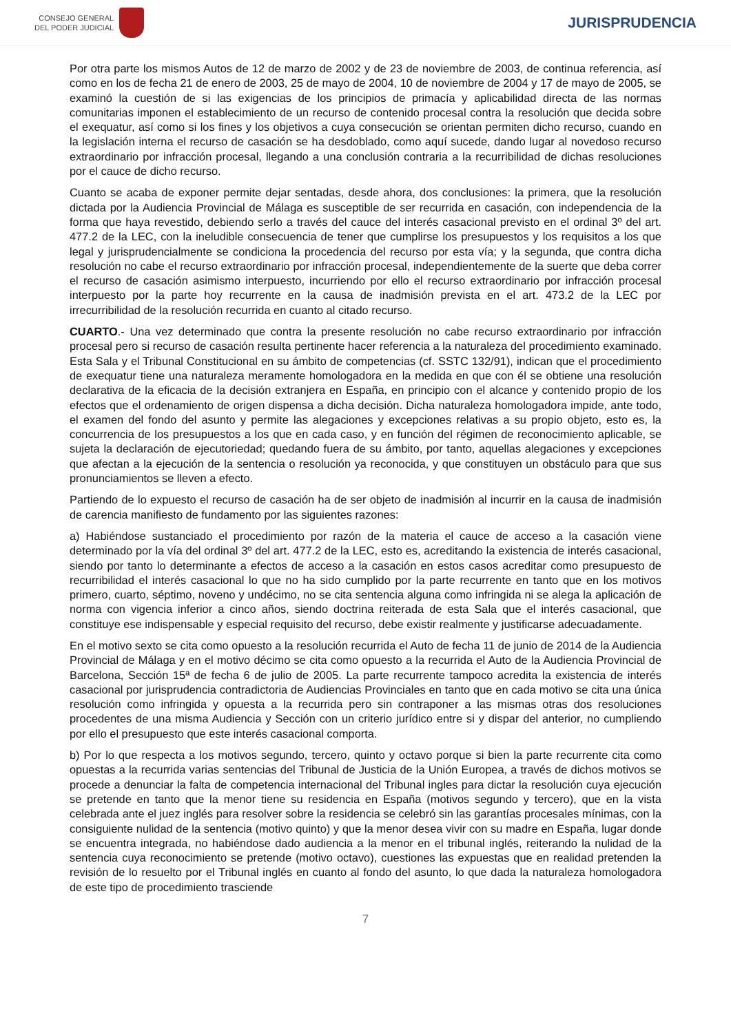CONSEJO GENERAL
DEL PODER JUDICIAL
JURISPRUDENCIA
Por otra parte los mismos Autos de 12 de marzo de 2002 y de 23 de noviembre de 2003, de continua referencia, así como en los de fecha 21 de enero de 2003, 25 de mayo de 2004, 10 de noviembre de 2004 y 17 de mayo de 2005, se examinó la cuestión de si las exigencias de los principios de primacía y aplicabilidad directa de las normas comunitarias imponen el establecimiento de un recurso de contenido procesal contra la resolución que decida sobre el exequatur, así como si los fines y los objetivos a cuya consecución se orientan permiten dicho recurso, cuando en la legislación interna el recurso de casación se ha desdoblado, como aquí sucede, dando lugar al novedoso recurso extraordinario por infracción procesal, llegando a una conclusión contraria a la recurribilidad de dichas resoluciones por el cauce de dicho recurso.
Cuanto se acaba de exponer permite dejar sentadas, desde ahora, dos conclusiones: la primera, que la resolución dictada por la Audiencia Provincial de Málaga es susceptible de ser recurrida en casación, con independencia de la forma que haya revestido, debiendo serlo a través del cauce del interés casacional previsto en el ordinal 3º del art. 477.2 de la LEC, con la ineludible consecuencia de tener que cumplirse los presupuestos y los requisitos a los que legal y jurisprudencialmente se condiciona la procedencia del recurso por esta vía; y la segunda, que contra dicha resolución no cabe el recurso extraordinario por infracción procesal, independientemente de la suerte que deba correr el recurso de casación asimismo interpuesto, incurriendo por ello el recurso extraordinario por infracción procesal interpuesto por la parte hoy recurrente en la causa de inadmisión prevista en el art. 473.2 de la LEC por irrecurribilidad de la resolución recurrida en cuanto al citado recurso.
CUARTO.- Una vez determinado que contra la presente resolución no cabe recurso extraordinario por infracción procesal pero si recurso de casación resulta pertinente hacer referencia a la naturaleza del procedimiento examinado. Esta Sala y el Tribunal Constitucional en su ámbito de competencias (cf. SSTC 132/91), indican que el procedimiento de exequatur tiene una naturaleza meramente homologadora en la medida en que con él se obtiene una resolución declarativa de la eficacia de la decisión extranjera en España, en principio con el alcance y contenido propio de los efectos que el ordenamiento de origen dispensa a dicha decisión. Dicha naturaleza homologadora impide, ante todo, el examen del fondo del asunto y permite las alegaciones y excepciones relativas a su propio objeto, esto es, la concurrencia de los presupuestos a los que en cada caso, y en función del régimen de reconocimiento aplicable, se sujeta la declaración de ejecutoriedad; quedando fuera de su ámbito, por tanto, aquellas alegaciones y excepciones que afectan a la ejecución de la sentencia o resolución ya reconocida, y que constituyen un obstáculo para que sus pronunciamientos se lleven a efecto.
Partiendo de lo expuesto el recurso de casación ha de ser objeto de inadmisión al incurrir en la causa de inadmisión de carencia manifiesto de fundamento por las siguientes razones:
a) Habiéndose sustanciado el procedimiento por razón de la materia el cauce de acceso a la casación viene determinado por la vía del ordinal 3º del art. 477.2 de la LEC, esto es, acreditando la existencia de interés casacional, siendo por tanto lo determinante a efectos de acceso a la casación en estos casos acreditar como presupuesto de recurribilidad el interés casacional lo que no ha sido cumplido por la parte recurrente en tanto que en los motivos primero, cuarto, séptimo, noveno y undécimo, no se cita sentencia alguna como infringida ni se alega la aplicación de norma con vigencia inferior a cinco años, siendo doctrina reiterada de esta Sala que el interés casacional, que constituye ese indispensable y especial requisito del recurso, debe existir realmente y justificarse adecuadamente.
En el motivo sexto se cita como opuesto a la resolución recurrida el Auto de fecha 11 de junio de 2014 de la Audiencia Provincial de Málaga y en el motivo décimo se cita como opuesto a la recurrida el Auto de la Audiencia Provincial de Barcelona, Sección 15ª de fecha 6 de julio de 2005. La parte recurrente tampoco acredita la existencia de interés casacional por jurisprudencia contradictoria de Audiencias Provinciales en tanto que en cada motivo se cita una única resolución como infringida y opuesta a la recurrida pero sin contraponer a las mismas otras dos resoluciones procedentes de una misma Audiencia y Sección con un criterio jurídico entre si y dispar del anterior, no cumpliendo por ello el presupuesto que este interés casacional comporta.
b) Por lo que respecta a los motivos segundo, tercero, quinto y octavo porque si bien la parte recurrente cita como opuestas a la recurrida varias sentencias del Tribunal de Justicia de la Unión Europea, a través de dichos motivos se procede a denunciar la falta de competencia internacional del Tribunal ingles para dictar la resolución cuya ejecución se pretende en tanto que la menor tiene su residencia en España (motivos segundo y tercero), que en la vista celebrada ante el juez inglés para resolver sobre la residencia se celebró sin las garantías procesales mínimas, con la consiguiente nulidad de la sentencia (motivo quinto) y que la menor desea vivir con su madre en España, lugar donde se encuentra integrada, no habiéndose dado audiencia a la menor en el tribunal inglés, reiterando la nulidad de la sentencia cuya reconocimiento se pretende (motivo octavo), cuestiones las expuestas que en realidad pretenden la revisión de lo resuelto por el Tribunal inglés en cuanto al fondo del asunto, lo que dada la naturaleza homologadora de este tipo de procedimiento trasciende
7